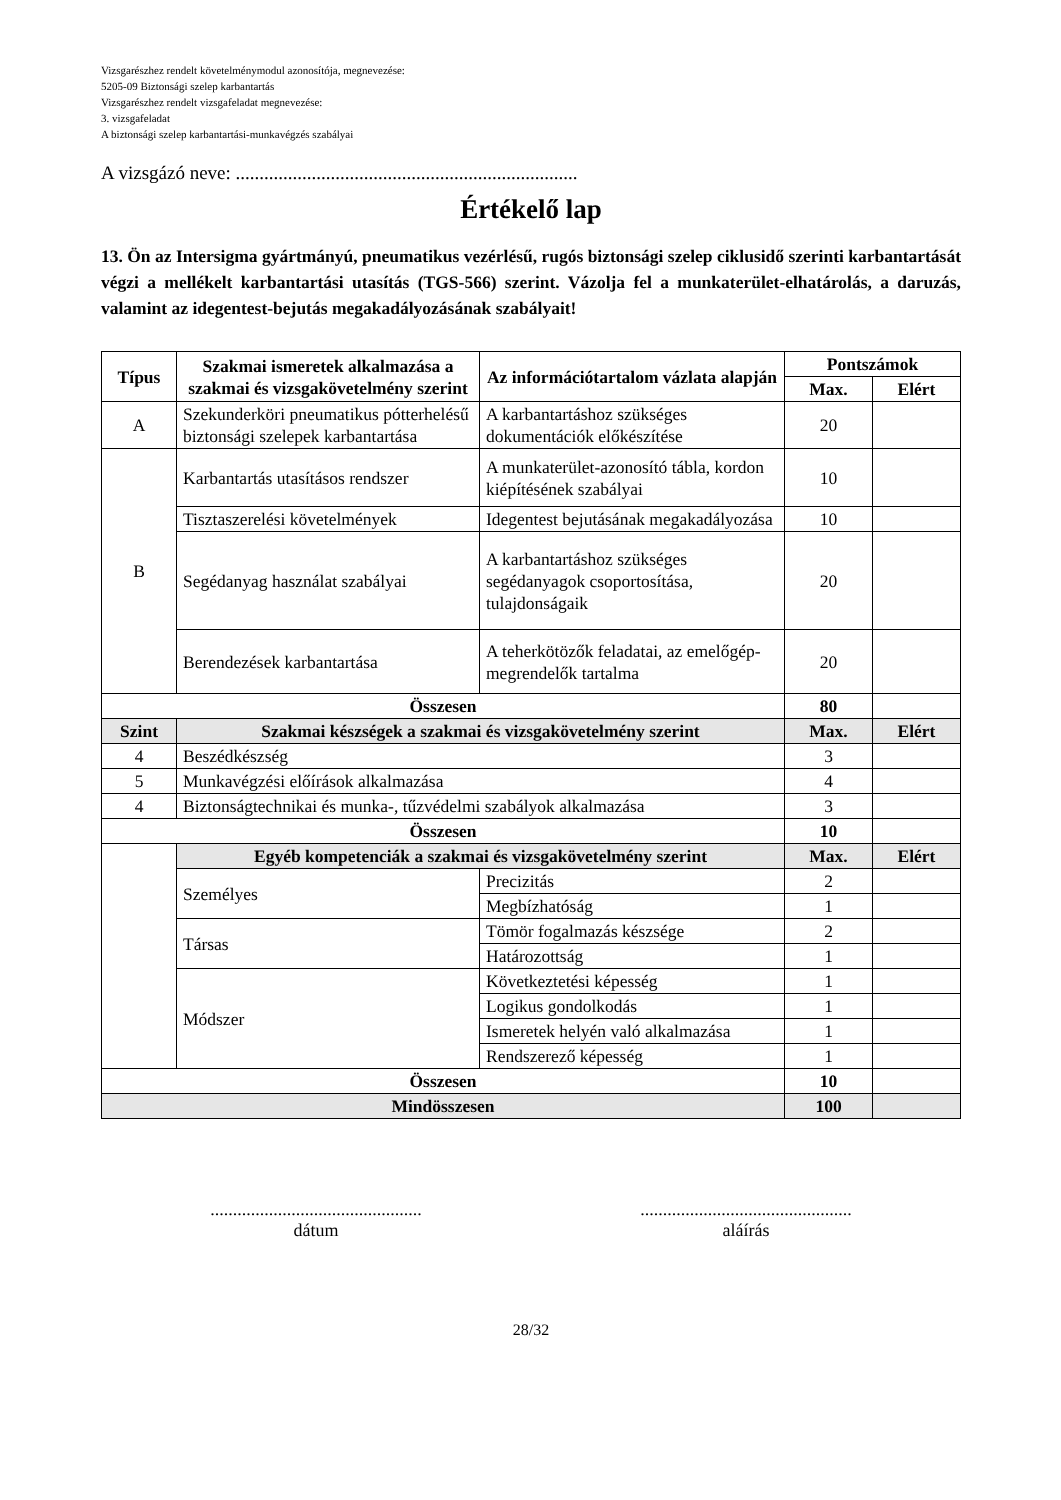Vizsgarészhez rendelt követelménymodul azonosítója, megnevezése:
5205-09 Biztonsági szelep karbantartás
Vizsgarészhez rendelt vizsgafeladat megnevezése:
3. vizsgafeladat
A biztonsági szelep karbantartási-munkavégzés szabályai
A vizsgázó neve: ........................................................................
Értékelő lap
13. Ön az Intersigma gyártmányú, pneumatikus vezérlésű, rugós biztonsági szelep ciklusidő szerinti karbantartását végzi a mellékelt karbantartási utasítás (TGS-566) szerint. Vázolja fel a munkaterület-elhatárolás, a daruzás, valamint az idegentest-bejutás megakadályozásának szabályait!
| Típus | Szakmai ismeretek alkalmazása a szakmai és vizsgakövetelmény szerint | Az információtartalom vázlata alapján | Pontszámok | |
| --- | --- | --- | --- | --- |
| | | | Max. | Elért |
| A | Szekunderköri pneumatikus pótterhelésű biztonsági szelepek karbantartása | A karbantartáshoz szükséges dokumentációk előkészítése | 20 | |
| B | Karbantartás utasításos rendszer | A munkaterület-azonosító tábla, kordon kiépítésének szabályai | 10 | |
| | Tisztaszerelési követelmények | Idegentest bejutásának megakadályozása | 10 | |
| | Segédanyag használat szabályai | A karbantartáshoz szükséges segédanyagok csoportosítása, tulajdonságaik | 20 | |
| | Berendezések karbantartása | A teherkötözők feladatai, az emelőgép-megrendelők tartalma | 20 | |
| Összesen | | | 80 | |
| Szint | Szakmai készségek a szakmai és vizsgakövetelmény szerint | | Max. | Elért |
| 4 | Beszédkészség | | 3 | |
| 5 | Munkavégzési előírások alkalmazása | | 4 | |
| 4 | Biztonságtechnikai és munka-, tűzvédelmi szabályok alkalmazása | | 3 | |
| Összesen | | | 10 | |
| | Egyéb kompetenciák a szakmai és vizsgakövetelmény szerint | | Max. | Elért |
| | Személyes | Precizitás | 2 | |
| | | Megbízhatóság | 1 | |
| | Társas | Tömör fogalmazás készsége | 2 | |
| | | Határozottság | 1 | |
| | Módszer | Következtetési képesség | 1 | |
| | | Logikus gondolkodás | 1 | |
| | | Ismeretek helyén való alkalmazása | 1 | |
| | | Rendszerező képesség | 1 | |
| Összesen | | | 10 | |
| Mindösszesen | | | 100 | |
...............................................
dátum
...............................................
aláírás
28/32